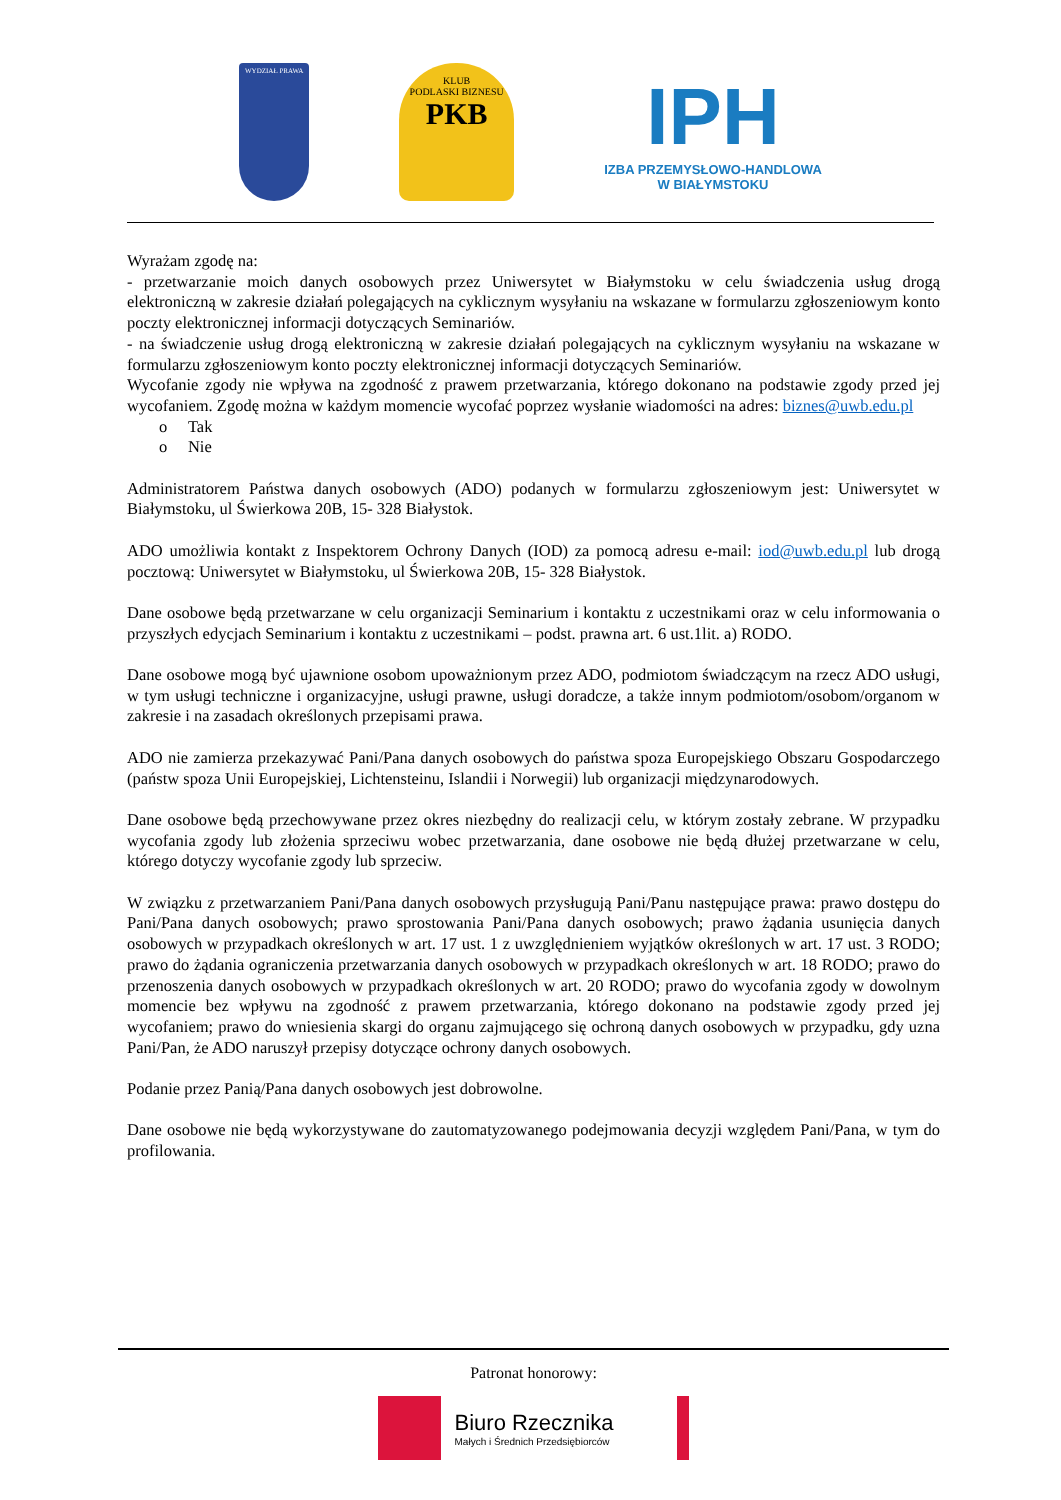WYDZIAŁ PRAWA
KLUB
PODLASKI BIZNESU
PKB
IPH
IZBA PRZEMYSŁOWO-HANDLOWA
W BIAŁYMSTOKU
Wyrażam zgodę na:
- przetwarzanie moich danych osobowych przez Uniwersytet w Białymstoku w celu świadczenia usług drogą elektroniczną w zakresie działań polegających na cyklicznym wysyłaniu na wskazane w formularzu zgłoszeniowym konto poczty elektronicznej informacji dotyczących Seminariów.
- na świadczenie usług drogą elektroniczną w zakresie działań polegających na cyklicznym wysyłaniu na wskazane w formularzu zgłoszeniowym konto poczty elektronicznej informacji dotyczących Seminariów.
Wycofanie zgody nie wpływa na zgodność z prawem przetwarzania, którego dokonano na podstawie zgody przed jej wycofaniem. Zgodę można w każdym momencie wycofać poprzez wysłanie wiadomości na adres: biznes@uwb.edu.pl
o Tak
o Nie
Administratorem Państwa danych osobowych (ADO) podanych w formularzu zgłoszeniowym jest: Uniwersytet w Białymstoku, ul Świerkowa 20B, 15- 328 Białystok.
ADO umożliwia kontakt z Inspektorem Ochrony Danych (IOD) za pomocą adresu e-mail: iod@uwb.edu.pl lub drogą pocztową: Uniwersytet w Białymstoku, ul Świerkowa 20B, 15- 328 Białystok.
Dane osobowe będą przetwarzane w celu organizacji Seminarium i kontaktu z uczestnikami oraz w celu informowania o przyszłych edycjach Seminarium i kontaktu z uczestnikami – podst. prawna art. 6 ust.1lit. a) RODO.
Dane osobowe mogą być ujawnione osobom upoważnionym przez ADO, podmiotom świadczącym na rzecz ADO usługi, w tym usługi techniczne i organizacyjne, usługi prawne, usługi doradcze, a także innym podmiotom/osobom/organom w zakresie i na zasadach określonych przepisami prawa.
ADO nie zamierza przekazywać Pani/Pana danych osobowych do państwa spoza Europejskiego Obszaru Gospodarczego (państw spoza Unii Europejskiej, Lichtensteinu, Islandii i Norwegii) lub organizacji międzynarodowych.
Dane osobowe będą przechowywane przez okres niezbędny do realizacji celu, w którym zostały zebrane. W przypadku wycofania zgody lub złożenia sprzeciwu wobec przetwarzania, dane osobowe nie będą dłużej przetwarzane w celu, którego dotyczy wycofanie zgody lub sprzeciw.
W związku z przetwarzaniem Pani/Pana danych osobowych przysługują Pani/Panu następujące prawa: prawo dostępu do Pani/Pana danych osobowych; prawo sprostowania Pani/Pana danych osobowych; prawo żądania usunięcia danych osobowych w przypadkach określonych w art. 17 ust. 1 z uwzględnieniem wyjątków określonych w art. 17 ust. 3 RODO; prawo do żądania ograniczenia przetwarzania danych osobowych w przypadkach określonych w art. 18 RODO; prawo do przenoszenia danych osobowych w przypadkach określonych w art. 20 RODO; prawo do wycofania zgody w dowolnym momencie bez wpływu na zgodność z prawem przetwarzania, którego dokonano na podstawie zgody przed jej wycofaniem; prawo do wniesienia skargi do organu zajmującego się ochroną danych osobowych w przypadku, gdy uzna Pani/Pan, że ADO naruszył przepisy dotyczące ochrony danych osobowych.
Podanie przez Panią/Pana danych osobowych jest dobrowolne.
Dane osobowe nie będą wykorzystywane do zautomatyzowanego podejmowania decyzji względem Pani/Pana, w tym do profilowania.
Patronat honorowy:
Biuro Rzecznika
Małych i Średnich Przedsiębiorców